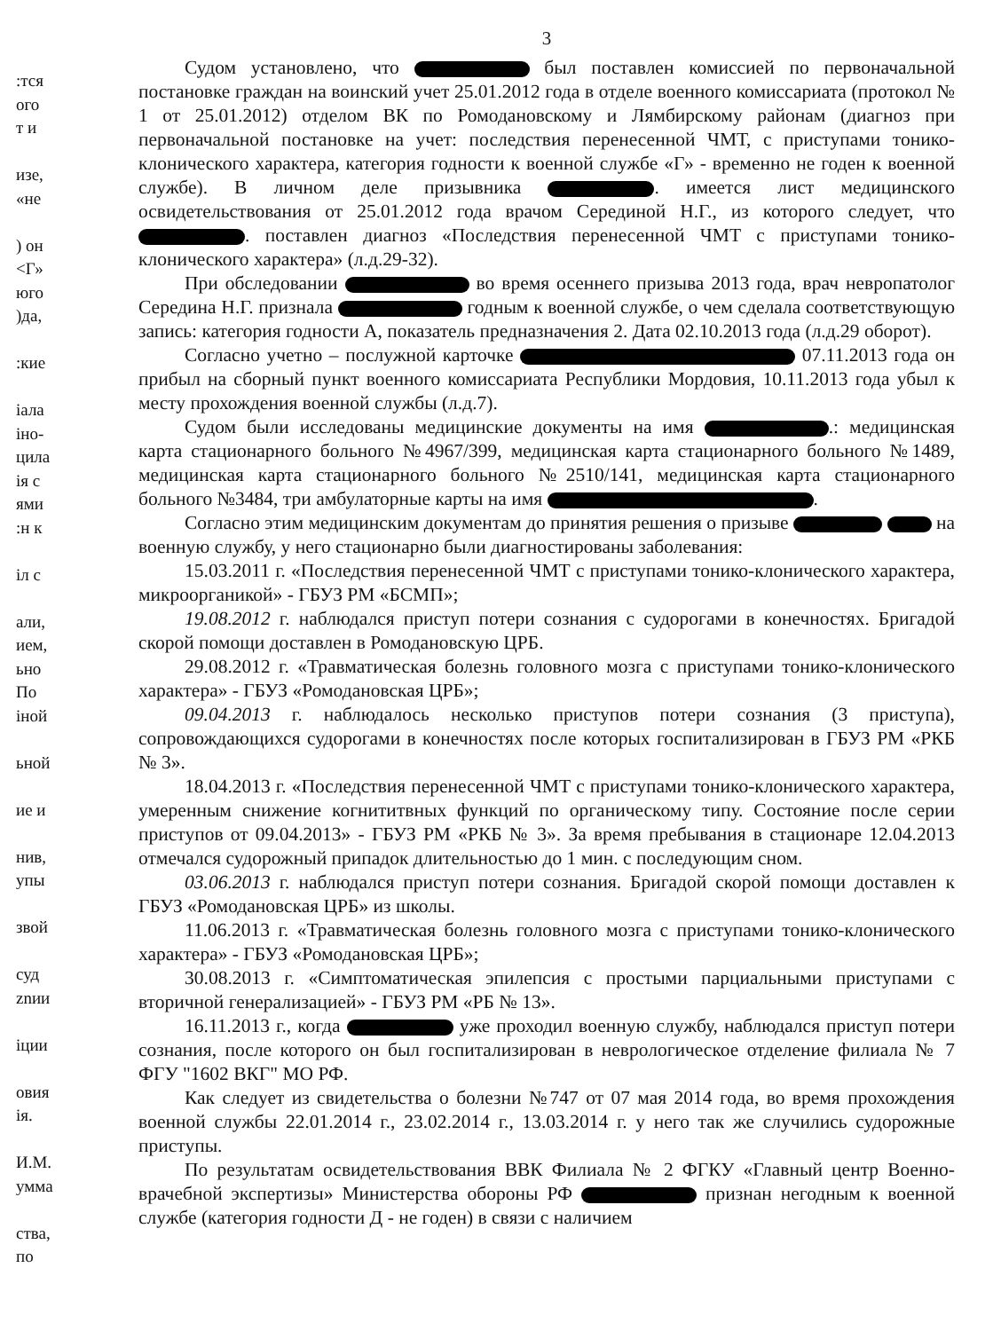:тся
ого
т и
изе,
«не
) он
<Г»
юго
)да,
:кие
iала
іно-
цила
ія с
ями
:н к
іл с
али,
ием,
ьно
По
іной
ьной
ие и
нив,
упы
звой
суд
znии
іции
овия
ія.
И.М.
умма
ства,
по
3
Судом установлено, что был поставлен комиссией по первоначальной постановке граждан на воинский учет 25.01.2012 года в отделе военного комиссариата (протокол № 1 от 25.01.2012) отделом ВК по Ромодановскому и Лямбирскому районам (диагноз при первоначальной постановке на учет: последствия перенесенной ЧМТ, с приступами тонико-клонического характера, категория годности к военной службе «Г» - временно не годен к военной службе). В личном деле призывника . имеется лист медицинского освидетельствования от 25.01.2012 года врачом Серединой Н.Г., из которого следует, что . поставлен диагноз «Последствия перенесенной ЧМТ с приступами тонико-клонического характера» (л.д.29-32).
При обследовании во время осеннего призыва 2013 года, врач невропатолог Середина Н.Г. признала годным к военной службе, о чем сделала соответствующую запись: категория годности А, показатель предназначения 2. Дата 02.10.2013 года (л.д.29 оборот).
Согласно учетно – послужной карточке 07.11.2013 года он прибыл на сборный пункт военного комиссариата Республики Мордовия, 10.11.2013 года убыл к месту прохождения военной службы (л.д.7).
Судом были исследованы медицинские документы на имя .: медицинская карта стационарного больного №4967/399, медицинская карта стационарного больного №1489, медицинская карта стационарного больного №2510/141, медицинская карта стационарного больного №3484, три амбулаторные карты на имя .
Согласно этим медицинским документам до принятия решения о призыве на военную службу, у него стационарно были диагностированы заболевания:
15.03.2011 г. «Последствия перенесенной ЧМТ с приступами тонико-клонического характера, микроорганикой» - ГБУЗ РМ «БСМП»;
19.08.2012 г. наблюдался приступ потери сознания с судорогами в конечностях. Бригадой скорой помощи доставлен в Ромодановскую ЦРБ.
29.08.2012 г. «Травматическая болезнь головного мозга с приступами тонико-клонического характера» - ГБУЗ «Ромодановская ЦРБ»;
09.04.2013 г. наблюдалось несколько приступов потери сознания (3 приступа), сопровождающихся судорогами в конечностях после которых госпитализирован в ГБУЗ РМ «РКБ № 3».
18.04.2013 г. «Последствия перенесенной ЧМТ с приступами тонико-клонического характера, умеренным снижение когнититвных функций по органическому типу. Состояние после серии приступов от 09.04.2013» - ГБУЗ РМ «РКБ № 3». За время пребывания в стационаре 12.04.2013 отмечался судорожный припадок длительностью до 1 мин. с последующим сном.
03.06.2013 г. наблюдался приступ потери сознания. Бригадой скорой помощи доставлен к ГБУЗ «Ромодановская ЦРБ» из школы.
11.06.2013 г. «Травматическая болезнь головного мозга с приступами тонико-клонического характера» - ГБУЗ «Ромодановская ЦРБ»;
30.08.2013 г. «Симптоматическая эпилепсия с простыми парциальными приступами с вторичной генерализацией» - ГБУЗ РМ «РБ № 13».
16.11.2013 г., когда уже проходил военную службу, наблюдался приступ потери сознания, после которого он был госпитализирован в неврологическое отделение филиала № 7 ФГУ "1602 ВКГ" МО РФ.
Как следует из свидетельства о болезни №747 от 07 мая 2014 года, во время прохождения военной службы 22.01.2014 г., 23.02.2014 г., 13.03.2014 г. у него так же случились судорожные приступы.
По результатам освидетельствования ВВК Филиала № 2 ФГКУ «Главный центр Военно-врачебной экспертизы» Министерства обороны РФ признан негодным к военной службе (категория годности Д - не годен) в связи с наличием